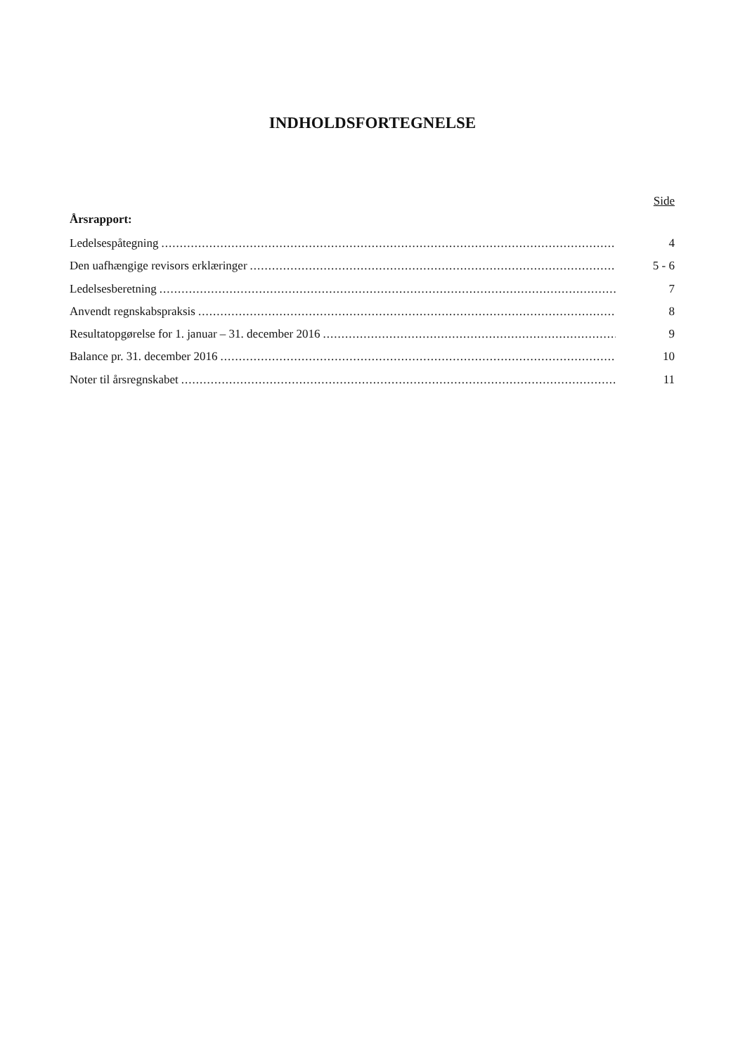INDHOLDSFORTEGNELSE
Side
Årsrapport:
Ledelsespåtegning 4
Den uafhængige revisors erklæringer 5 - 6
Ledelsesberetning 7
Anvendt regnskabspraksis 8
Resultatopgørelse for 1. januar – 31. december 2016 9
Balance pr. 31. december 2016 10
Noter til årsregnskabet 11